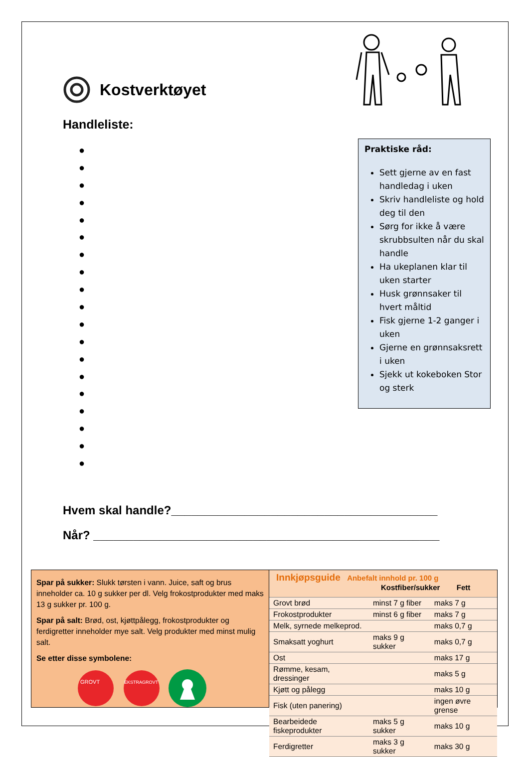Kostverktøyet
Handleliste:
●
●
●
●
●
●
●
●
●
●
●
●
●
●
●
●
●
●
●
Praktiske råd:
Sett gjerne av en fast handledag i uken
Skriv handleliste og hold deg til den
Sørg for ikke å være skrubbsulten når du skal handle
Ha ukeplanen klar til uken starter
Husk grønnsaker til hvert måltid
Fisk gjerne 1-2 ganger i uken
Gjerne en grønnsaksrett i uken
Sjekk ut kokeboken Stor og sterk
Hvem skal handle?________________________________________
Når? ____________________________________________________
Spar på sukker: Slukk tørsten i vann. Juice, saft og brus inneholder ca. 10 g sukker per dl. Velg frokostprodukter med maks 13 g sukker pr. 100 g.
Spar på salt: Brød, ost, kjøttpålegg, frokostprodukter og ferdigretter inneholder mye salt. Velg produkter med minst mulig salt.
Se etter disse symbolene:
GROVT
EKSTRAGROVT
Innkjøpsguide Anbefalt innhold pr. 100 g
Kostfiber/sukker Fett
| Grovt brød | minst 7 g fiber | maks 7 g |
| Frokostprodukter | minst 6 g fiber | maks 7 g |
| Melk, syrnede melkeprod. | | maks 0,7 g |
| Smaksatt yoghurt | maks 9 g sukker | maks 0,7 g |
| Ost | | maks 17 g |
| Rømme, kesam, dressinger | | maks 5 g |
| Kjøtt og pålegg | | maks 10 g |
| Fisk (uten panering) | | ingen øvre grense |
| Bearbeidede fiskeprodukter | maks 5 g sukker | maks 10 g |
| Ferdigretter | maks 3 g sukker | maks 30 g |